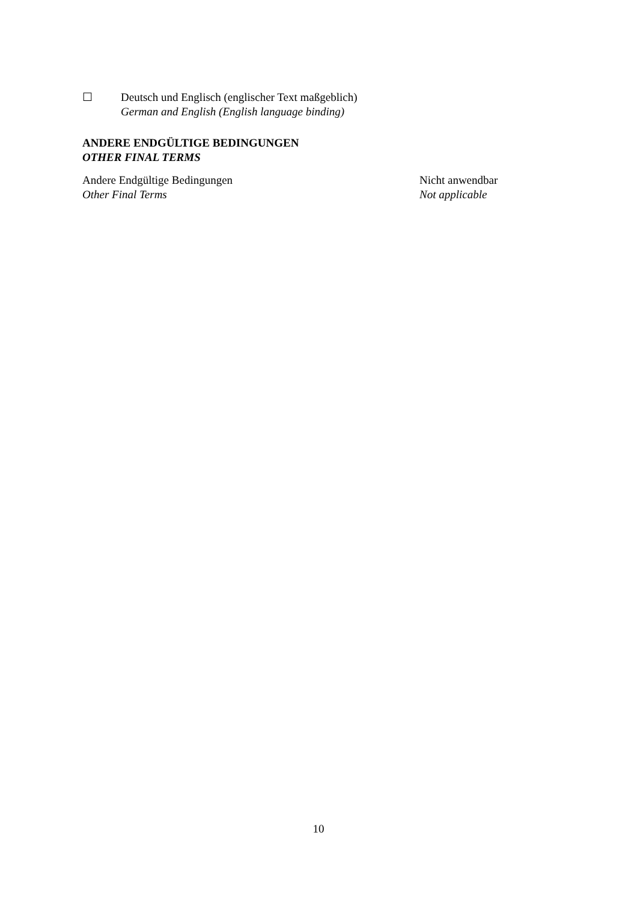☐ Deutsch und Englisch (englischer Text maßgeblich)
German and English (English language binding)
ANDERE ENDGÜLTIGE BEDINGUNGEN
OTHER FINAL TERMS
Andere Endgültige Bedingungen
Other Final Terms
Nicht anwendbar
Not applicable
10